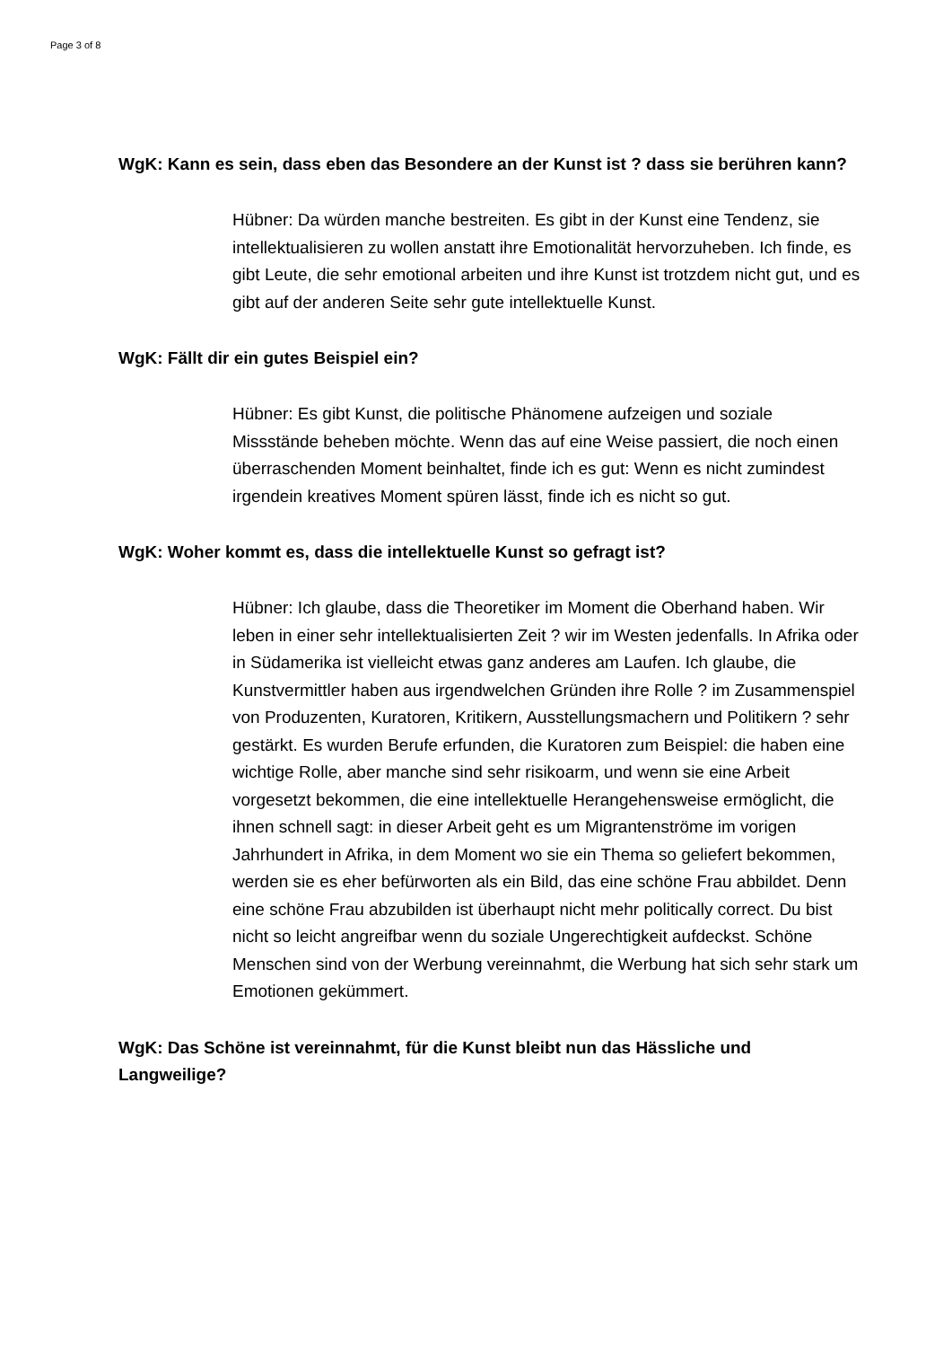Page 3 of 8
WgK: Kann es sein, dass eben das Besondere an der Kunst ist ? dass sie berühren kann?
Hübner: Da würden manche bestreiten. Es gibt in der Kunst eine Tendenz, sie intellektualisieren zu wollen anstatt ihre Emotionalität hervorzuheben. Ich finde, es gibt Leute, die sehr emotional arbeiten und ihre Kunst ist trotzdem nicht gut, und es gibt auf der anderen Seite sehr gute intellektuelle Kunst.
WgK: Fällt dir ein gutes Beispiel ein?
Hübner: Es gibt Kunst, die politische Phänomene aufzeigen und soziale Missstände beheben möchte. Wenn das auf eine Weise passiert, die noch einen überraschenden Moment beinhaltet, finde ich es gut: Wenn es nicht zumindest irgendein kreatives Moment spüren lässt, finde ich es nicht so gut.
WgK: Woher kommt es, dass die intellektuelle Kunst so gefragt ist?
Hübner: Ich glaube, dass die Theoretiker im Moment die Oberhand haben. Wir leben in einer sehr intellektualisierten Zeit ? wir im Westen jedenfalls. In Afrika oder in Südamerika ist vielleicht etwas ganz anderes am Laufen. Ich glaube, die Kunstvermittler haben aus irgendwelchen Gründen ihre Rolle ? im Zusammenspiel von Produzenten, Kuratoren, Kritikern, Ausstellungsmachern und Politikern ? sehr gestärkt. Es wurden Berufe erfunden, die Kuratoren zum Beispiel: die haben eine wichtige Rolle, aber manche sind sehr risikoarm, und wenn sie eine Arbeit vorgesetzt bekommen, die eine intellektuelle Herangehensweise ermöglicht, die ihnen schnell sagt: in dieser Arbeit geht es um Migrantenströme im vorigen Jahrhundert in Afrika, in dem Moment wo sie ein Thema so geliefert bekommen, werden sie es eher befürworten als ein Bild, das eine schöne Frau abbildet. Denn eine schöne Frau abzubilden ist überhaupt nicht mehr politically correct. Du bist nicht so leicht angreifbar wenn du soziale Ungerechtigkeit aufdeckst. Schöne Menschen sind von der Werbung vereinnahmt, die Werbung hat sich sehr stark um Emotionen gekümmert.
WgK: Das Schöne ist vereinnahmt, für die Kunst bleibt nun das Hässliche und Langweilige?